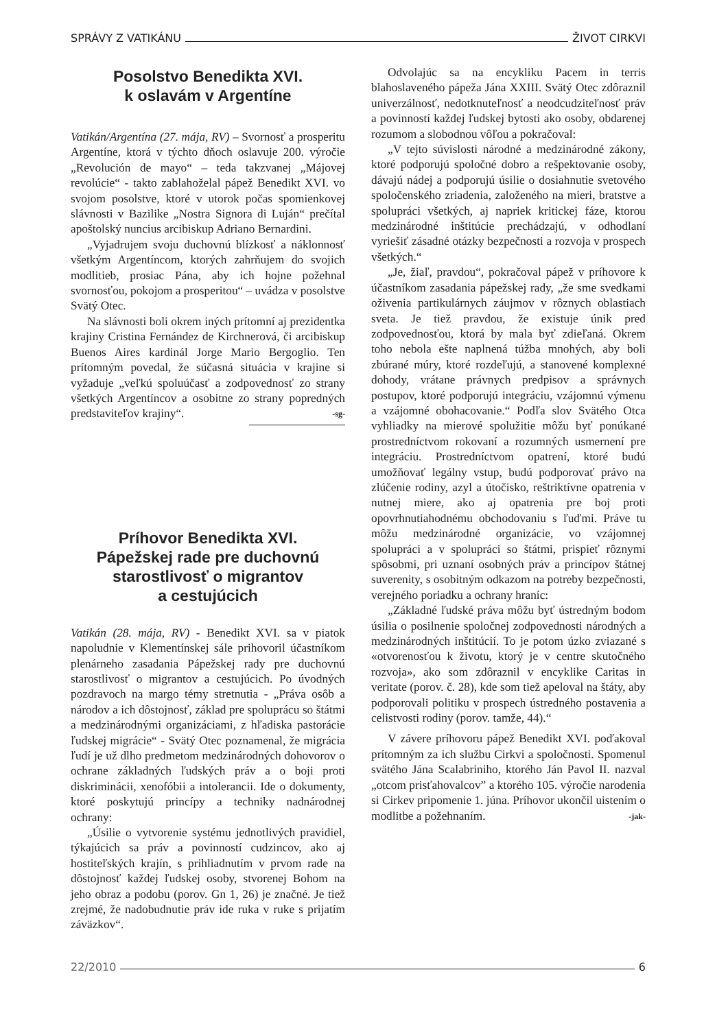SPRÁVY Z VATIKÁNU ŽIVOT CIRKVI
Posolstvo Benedikta XVI.
k oslavám v Argentíne
Vatikán/Argentína (27. mája, RV) – Svornosť a prosperitu Argentíne, ktorá v týchto dňoch oslavuje 200. výročie „Revolución de mayo“ – teda takzvanej „Májovej revolúcie“ - takto zablahoželal pápež Benedikt XVI. vo svojom posolstve, ktoré v utorok počas spomienkovej slávnosti v Bazilike „Nostra Signora di Luján“ prečítal apoštolský nuncius arcibiskup Adriano Bernardini.
„Vyjadrujem svoju duchovnú blízkosť a náklonnosť všetkým Argentíncom, ktorých zahrňujem do svojich modlitieb, prosiac Pána, aby ich hojne požehnal svornosťou, pokojom a prosperitou“ – uvádza v posolstve Svätý Otec.
Na slávnosti boli okrem iných prítomní aj prezidentka krajiny Cristina Fernández de Kirchnerová, či arcibiskup Buenos Aires kardinál Jorge Mario Bergoglio. Ten prítomným povedal, že súčasná situácia v krajine si vyžaduje „veľkú spoluúčasť a zodpovednosť zo strany všetkých Argentíncov a osobitne zo strany popredných predstaviteľov krajiny“. -sg-
Príhovor Benedikta XVI.
Pápežskej rade pre duchovnú starostlivosť o migrantov
a cestujúcich
Vatikán (28. mája, RV) - Benedikt XVI. sa v piatok napoludnie v Klementínskej sále prihovoril účastníkom plenárneho zasadania Pápežskej rady pre duchovnú starostlivosť o migrantov a cestujúcich. Po úvodných pozdravoch na margo témy stretnutia - „Práva osôb a národov a ich dôstojnosť, základ pre spoluprácu so štátmi a medzinárodnými organizáciami, z hľadiska pastorácie ľudskej migrácie“ - Svätý Otec poznamenal, že migrácia ľudí je už dlho predmetom medzinárodných dohovorov o ochrane základných ľudských práv a o boji proti diskriminácii, xenofóbii a intolerancii. Ide o dokumenty, ktoré poskytujú princípy a techniky nadnárodnej ochrany:
„Úsilie o vytvorenie systému jednotlivých pravidiel, týkajúcich sa práv a povinností cudzincov, ako aj hostiteľských krajín, s prihliadnutím v prvom rade na dôstojnosť každej ľudskej osoby, stvorenej Bohom na jeho obraz a podobu (porov. Gn 1, 26) je značné. Je tiež zrejmé, že nadobudnutie práv ide ruka v ruke s prijatím záväzkov“.
Odvolajúc sa na encykliku Pacem in terris blahoslaveného pápeža Jána XXIII. Svätý Otec zdôraznil univerzálnosť, nedotknuteľnosť a neodcudziteľnosť práv a povinností každej ľudskej bytosti ako osoby, obdarenej rozumom a slobodnou vôľou a pokračoval:
„V tejto súvislosti národné a medzinárodné zákony, ktoré podporujú spoločné dobro a rešpektovanie osoby, dávajú nádej a podporujú úsilie o dosiahnutie svetového spoločenského zriadenia, založeného na mieri, bratstve a spolupráci všetkých, aj napriek kritickej fáze, ktorou medzinárodné inštitúcie prechádzajú, v odhodlaní vyriešiť zásadné otázky bezpečnosti a rozvoja v prospech všetkých.“
„Je, žiaľ, pravdou“, pokračoval pápež v príhovore k účastníkom zasadania pápežskej rady, „že sme svedkami oživenia partikulárnych záujmov v rôznych oblastiach sveta. Je tiež pravdou, že existuje únik pred zodpovednosťou, ktorá by mala byť zdieľaná. Okrem toho nebola ešte naplnená túžba mnohých, aby boli zbúrané múry, ktoré rozdeľujú, a stanovené komplexné dohody, vrátane právnych predpisov a správnych postupov, ktoré podporujú integráciu, vzájomnú výmenu a vzájomné obohacovanie.“ Podľa slov Svätého Otca vyhliadky na mierové spolužitie môžu byť ponúkané prostredníctvom rokovaní a rozumných usmernení pre integráciu. Prostredníctvom opatrení, ktoré budú umožňovať legálny vstup, budú podporovať právo na zlúčenie rodiny, azyl a útočisko, reštriktívne opatrenia v nutnej miere, ako aj opatrenia pre boj proti opovrhnutiahodnému obchodovaniu s ľuďmi. Práve tu môžu medzinárodné organizácie, vo vzájomnej spolupráci a v spolupráci so štátmi, prispieť rôznymi spôsobmi, pri uznaní osobných práv a princípov štátnej suverenity, s osobitným odkazom na potreby bezpečnosti, verejného poriadku a ochrany hraníc:
„Základné ľudské práva môžu byť ústredným bodom úsilia o posilnenie spoločnej zodpovednosti národných a medzinárodných inštitúcií. To je potom úzko zviazané s «otvorenosťou k životu, ktorý je v centre skutočného rozvoja», ako som zdôraznil v encyklike Caritas in veritate (porov. č. 28), kde som tiež apeloval na štáty, aby podporovali politiku v prospech ústredného postavenia a celistvosti rodiny (porov. tamže, 44).“
V závere príhovoru pápež Benedikt XVI. poďakoval prítomným za ich službu Cirkvi a spoločnosti. Spomenul svätého Jána Scalabriniho, ktorého Ján Pavol II. nazval „otcom prisťahovalcov” a ktorého 105. výročie narodenia si Cirkev pripomenie 1. júna. Príhovor ukončil uistením o modlitbe a požehnaním. -jak-
22/2010 6